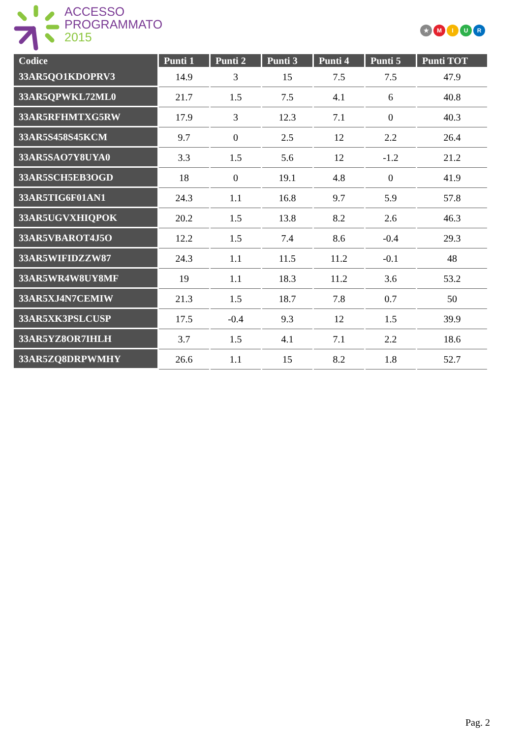ACCESSO
PROGRAMMATO
2015
★ MIUR
| Codice | Punti 1 | Punti 2 | Punti 3 | Punti 4 | Punti 5 | Punti TOT |
| --- | --- | --- | --- | --- | --- | --- |
| 33AR5QO1KDOPRV3 | 14.9 | 3 | 15 | 7.5 | 7.5 | 47.9 |
| 33AR5QPWKL72ML0 | 21.7 | 1.5 | 7.5 | 4.1 | 6 | 40.8 |
| 33AR5RFHMTXG5RW | 17.9 | 3 | 12.3 | 7.1 | 0 | 40.3 |
| 33AR5S458S45KCM | 9.7 | 0 | 2.5 | 12 | 2.2 | 26.4 |
| 33AR5SAO7Y8UYA0 | 3.3 | 1.5 | 5.6 | 12 | -1.2 | 21.2 |
| 33AR5SCH5EB3OGD | 18 | 0 | 19.1 | 4.8 | 0 | 41.9 |
| 33AR5TIG6F01AN1 | 24.3 | 1.1 | 16.8 | 9.7 | 5.9 | 57.8 |
| 33AR5UGVXHIQPOK | 20.2 | 1.5 | 13.8 | 8.2 | 2.6 | 46.3 |
| 33AR5VBAROT4J5O | 12.2 | 1.5 | 7.4 | 8.6 | -0.4 | 29.3 |
| 33AR5WIFIDZZW87 | 24.3 | 1.1 | 11.5 | 11.2 | -0.1 | 48 |
| 33AR5WR4W8UY8MF | 19 | 1.1 | 18.3 | 11.2 | 3.6 | 53.2 |
| 33AR5XJ4N7CEMIW | 21.3 | 1.5 | 18.7 | 7.8 | 0.7 | 50 |
| 33AR5XK3PSLCUSP | 17.5 | -0.4 | 9.3 | 12 | 1.5 | 39.9 |
| 33AR5YZ8OR7IHLH | 3.7 | 1.5 | 4.1 | 7.1 | 2.2 | 18.6 |
| 33AR5ZQ8DRPWMHY | 26.6 | 1.1 | 15 | 8.2 | 1.8 | 52.7 |
Pag. 2